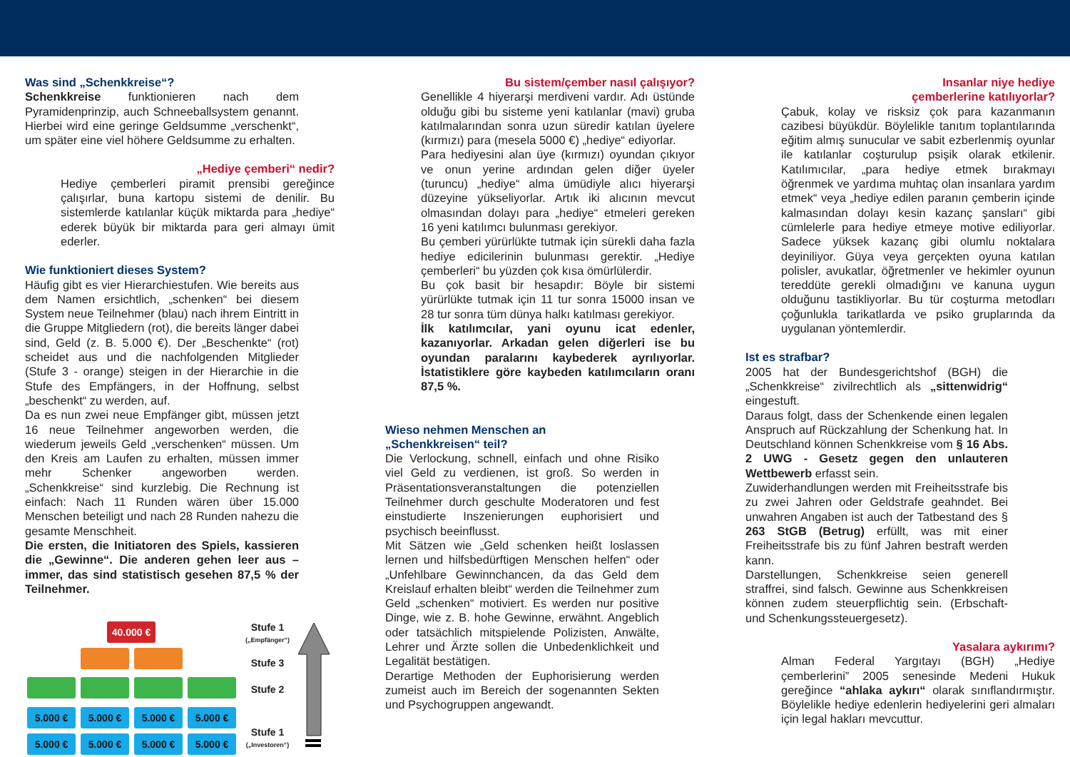Was sind „Schenkkreise“?
Schenkkreise funktionieren nach dem Pyramidenprinzip, auch Schneeballsystem genannt. Hierbei wird eine geringe Geldsumme „verschenkt“, um später eine viel höhere Geldsumme zu erhalten.
„Hediye çemberi“ nedir?
Hediye çemberleri piramit prensibi gereğince çalışırlar, buna kartopu sistemi de denilir. Bu sistemlerde katılanlar küçük miktarda para „hediye“ ederek büyük bir miktarda para geri almayı ümit ederler.
Wie funktioniert dieses System?
Häufig gibt es vier Hierarchiestufen. Wie bereits aus dem Namen ersichtlich, „schenken“ bei diesem System neue Teilnehmer (blau) nach ihrem Eintritt in die Gruppe Mitgliedern (rot), die bereits länger dabei sind, Geld (z. B. 5.000 €). Der „Beschenkte“ (rot) scheidet aus und die nachfolgenden Mitglieder (Stufe 3 - orange) steigen in der Hierarchie in die Stufe des Empfängers, in der Hoffnung, selbst „beschenkt“ zu werden, auf.
Da es nun zwei neue Empfänger gibt, müssen jetzt 16 neue Teilnehmer angeworben werden, die wiederum jeweils Geld „verschenken“ müssen. Um den Kreis am Laufen zu erhalten, müssen immer mehr Schenker angeworben werden. „Schenkkreise“ sind kurzlebig. Die Rechnung ist einfach: Nach 11 Runden wären über 15.000 Menschen beteiligt und nach 28 Runden nahezu die gesamte Menschheit.
Die ersten, die Initiatoren des Spiels, kassieren die „Gewinne“. Die anderen gehen leer aus – immer, das sind statistisch gesehen 87,5 % der Teilnehmer.
40.000 €
5.000 € 5.000 € 5.000 € 5.000 €
5.000 € 5.000 € 5.000 € 5.000 €
Stufe 1
(„Empfänger“)
Stufe 3
Stufe 2
Stufe 1
(„Investoren“)
Bu sistem/çember nasıl çalışıyor?
Genellikle 4 hiyerarşi merdiveni vardır. Adı üstünde olduğu gibi bu sisteme yeni katılanlar (mavi) gruba katılmalarından sonra uzun süredir katılan üyelere (kırmızı) para (mesela 5000 €) „hediye“ ediyorlar.
Para hediyesini alan üye (kırmızı) oyundan çıkıyor ve onun yerine ardından gelen diğer üyeler (turuncu) „hediye“ alma ümüdiyle alıcı hiyerarşi düzeyine yükseliyorlar. Artık iki alıcının mevcut olmasından dolayı para „hediye“ etmeleri gereken 16 yeni katılımcı bulunması gerekiyor.
Bu çemberi yürürlükte tutmak için sürekli daha fazla hediye edicilerinin bulunması gerektir. „Hediye çemberleri“ bu yüzden çok kısa ömürlülerdir.
Bu çok basit bir hesapdır: Böyle bir sistemi yürürlükte tutmak için 11 tur sonra 15000 insan ve 28 tur sonra tüm dünya halkı katılması gerekiyor.
İlk katılımcılar, yani oyunu icat edenler, kazanıyorlar. Arkadan gelen diğerleri ise bu oyundan paralarını kaybederek ayrılıyorlar. İstatistiklere göre kaybeden katılımcıların oranı 87,5 %.
Wieso nehmen Menschen an
„Schenkkreisen“ teil?
Die Verlockung, schnell, einfach und ohne Risiko viel Geld zu verdienen, ist groß. So werden in Präsentationsveranstaltungen die potenziellen Teilnehmer durch geschulte Moderatoren und fest einstudierte Inszenierungen euphorisiert und psychisch beeinflusst.
Mit Sätzen wie „Geld schenken heißt loslassen lernen und hilfsbedürftigen Menschen helfen“ oder „Unfehlbare Gewinnchancen, da das Geld dem Kreislauf erhalten bleibt“ werden die Teilnehmer zum Geld „schenken“ motiviert. Es werden nur positive Dinge, wie z. B. hohe Gewinne, erwähnt. Angeblich oder tatsächlich mitspielende Polizisten, Anwälte, Lehrer und Ärzte sollen die Unbedenklichkeit und Legalität bestätigen.
Derartige Methoden der Euphorisierung werden zumeist auch im Bereich der sogenannten Sekten und Psychogruppen angewandt.
Insanlar niye hediye
çemberlerine katılıyorlar?
Çabuk, kolay ve risksiz çok para kazanmanın cazibesi büyükdür. Böylelikle tanıtım toplantılarında eğitim almış sunucular ve sabit ezberlenmiş oyunlar ile katılanlar coşturulup psişik olarak etkilenir. Katılımıcılar, „para hediye etmek bırakmayı öğrenmek ve yardıma muhtaç olan insanlara yardım etmek“ veya „hediye edilen paranın çemberin içinde kalmasından dolayı kesin kazanç şansları“ gibi cümlelerle para hediye etmeye motive ediliyorlar. Sadece yüksek kazanç gibi olumlu noktalara deyiniliyor. Güya veya gerçekten oyuna katılan polisler, avukatlar, öğretmenler ve hekimler oyunun tereddüte gerekli olmadığını ve kanuna uygun olduğunu tastikliyorlar. Bu tür coşturma metodları çoğunlukla tarikatlarda ve psiko gruplarında da uygulanan yöntemlerdir.
Ist es strafbar?
2005 hat der Bundesgerichtshof (BGH) die „Schenkkreise“ zivilrechtlich als „sittenwidrig“ eingestuft.
Daraus folgt, dass der Schenkende einen legalen Anspruch auf Rückzahlung der Schenkung hat. In Deutschland können Schenkkreise vom § 16 Abs. 2 UWG - Gesetz gegen den unlauteren Wettbewerb erfasst sein.
Zuwiderhandlungen werden mit Freiheitsstrafe bis zu zwei Jahren oder Geldstrafe geahndet. Bei unwahren Angaben ist auch der Tatbestand des § 263 StGB (Betrug) erfüllt, was mit einer Freiheitsstrafe bis zu fünf Jahren bestraft werden kann.
Darstellungen, Schenkkreise seien generell straffrei, sind falsch. Gewinne aus Schenkkreisen können zudem steuerpflichtig sein. (Erbschaft- und Schenkungssteuergesetz).
Yasalara aykırımı?
Alman Federal Yargıtayı (BGH) „Hediye çemberlerini” 2005 senesinde Medeni Hukuk gereğince “ahlaka aykırı“ olarak sınıflandırmıştır. Böylelikle hediye edenlerin hediyelerini geri almaları için legal hakları mevcuttur.